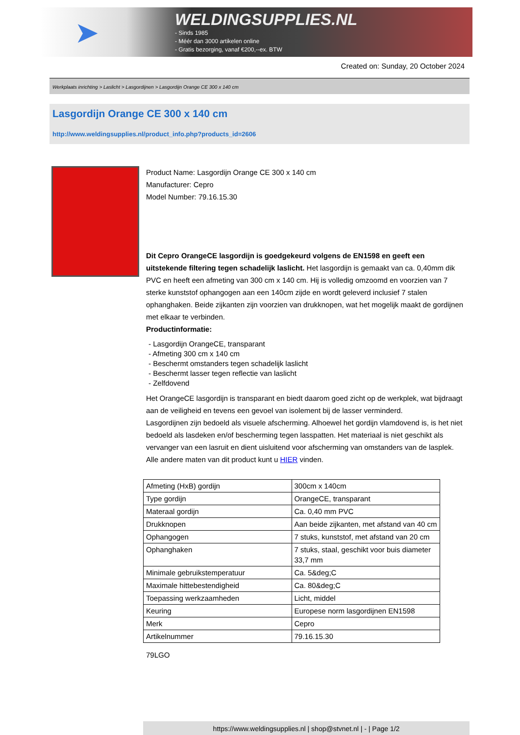➤
WELDINGSUPPLIES.NL
- Sinds 1985
- Méér dan 3000 artikelen online
- Gratis bezorging, vanaf €200,--ex. BTW
Created on: Sunday, 20 October 2024
Werkplaats inrichting > Laslicht > Lasgordijnen > Lasgordijn Orange CE 300 x 140 cm
Lasgordijn Orange CE 300 x 140 cm
http://www.weldingsupplies.nl/product_info.php?products_id=2606
Product Name: Lasgordijn Orange CE 300 x 140 cm
Manufacturer: Cepro
Model Number: 79.16.15.30
Dit Cepro OrangeCE lasgordijn is goedgekeurd volgens de EN1598 en geeft een uitstekende filtering tegen schadelijk laslicht. Het lasgordijn is gemaakt van ca. 0,40mm dik PVC en heeft een afmeting van 300 cm x 140 cm. Hij is volledig omzoomd en voorzien van 7 sterke kunststof ophangogen aan een 140cm zijde en wordt geleverd inclusief 7 stalen ophanghaken. Beide zijkanten zijn voorzien van drukknopen, wat het mogelijk maakt de gordijnen met elkaar te verbinden.
Productinformatie:
- Lasgordijn OrangeCE, transparant
- Afmeting 300 cm x 140 cm
- Beschermt omstanders tegen schadelijk laslicht
- Beschermt lasser tegen reflectie van laslicht
- Zelfdovend
Het OrangeCE lasgordijn is transparant en biedt daarom goed zicht op de werkplek, wat bijdraagt aan de veiligheid en tevens een gevoel van isolement bij de lasser verminderd.
Lasgordijnen zijn bedoeld als visuele afscherming. Alhoewel het gordijn vlamdovend is, is het niet bedoeld als lasdeken en/of bescherming tegen lasspatten. Het materiaal is niet geschikt als vervanger van een lasruit en dient uisluitend voor afscherming van omstanders van de lasplek.
Alle andere maten van dit product kunt u HIER vinden.
| Afmeting (HxB) gordijn | 300cm x 140cm |
| Type gordijn | OrangeCE, transparant |
| Materaal gordijn | Ca. 0,40 mm PVC |
| Drukknopen | Aan beide zijkanten, met afstand van 40 cm |
| Ophangogen | 7 stuks, kunststof, met afstand van 20 cm |
| Ophanghaken | 7 stuks, staal, geschikt voor buis diameter 33,7 mm |
| Minimale gebruikstemperatuur | Ca. 5&deg;C |
| Maximale hittebestendigheid | Ca. 80&deg;C |
| Toepassing werkzaamheden | Licht, middel |
| Keuring | Europese norm lasgordijnen EN1598 |
| Merk | Cepro |
| Artikelnummer | 79.16.15.30 |
79LGO
https://www.weldingsupplies.nl | shop@stvnet.nl | - | Page 1/2